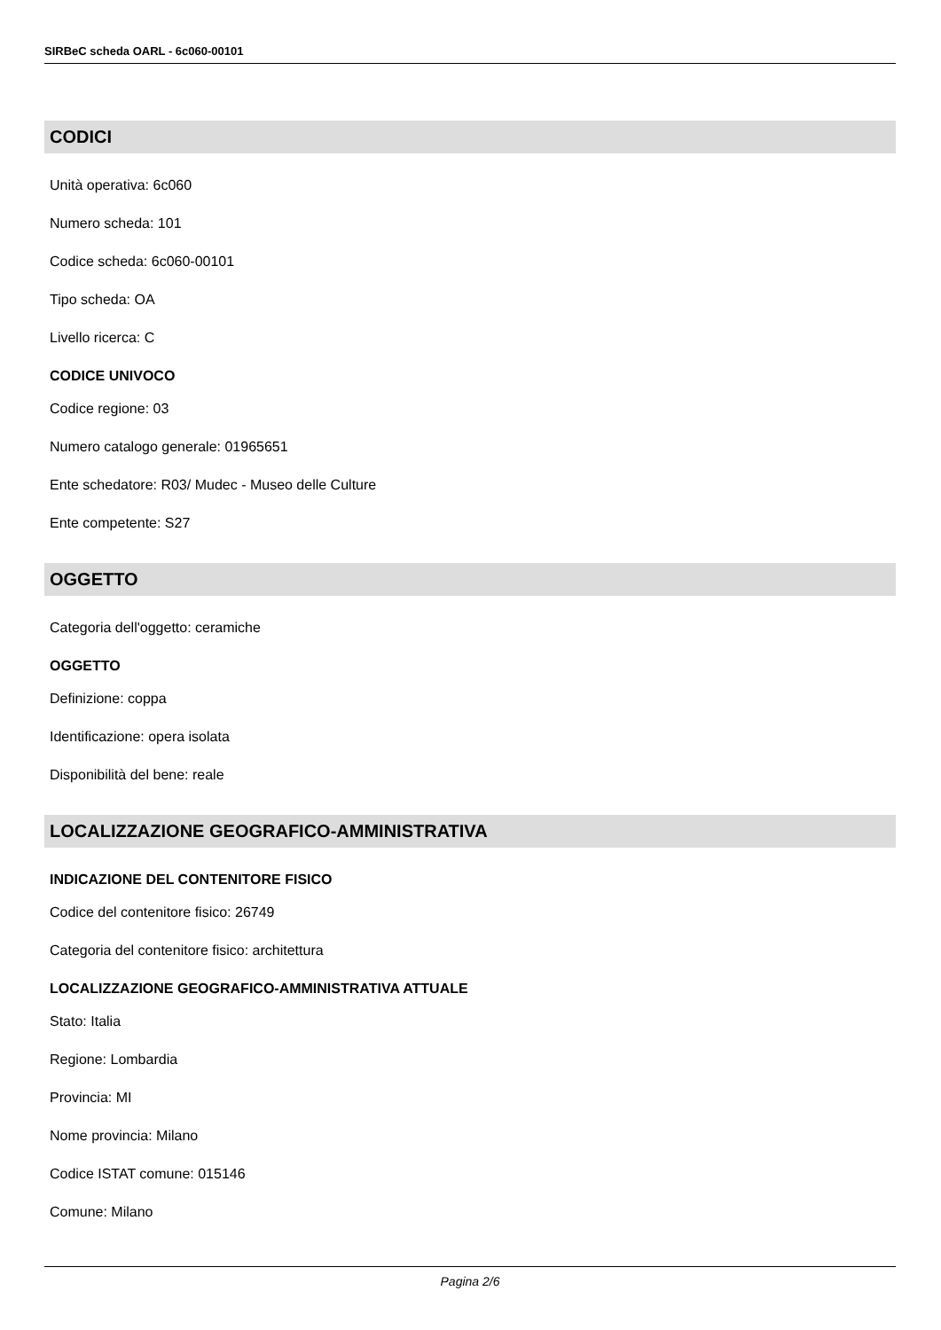SIRBeC scheda OARL - 6c060-00101
CODICI
Unità operativa: 6c060
Numero scheda: 101
Codice scheda: 6c060-00101
Tipo scheda: OA
Livello ricerca: C
CODICE UNIVOCO
Codice regione: 03
Numero catalogo generale: 01965651
Ente schedatore: R03/ Mudec - Museo delle Culture
Ente competente: S27
OGGETTO
Categoria dell'oggetto: ceramiche
OGGETTO
Definizione: coppa
Identificazione: opera isolata
Disponibilità del bene: reale
LOCALIZZAZIONE GEOGRAFICO-AMMINISTRATIVA
INDICAZIONE DEL CONTENITORE FISICO
Codice del contenitore fisico: 26749
Categoria del contenitore fisico: architettura
LOCALIZZAZIONE GEOGRAFICO-AMMINISTRATIVA ATTUALE
Stato: Italia
Regione: Lombardia
Provincia: MI
Nome provincia: Milano
Codice ISTAT comune: 015146
Comune: Milano
Pagina 2/6